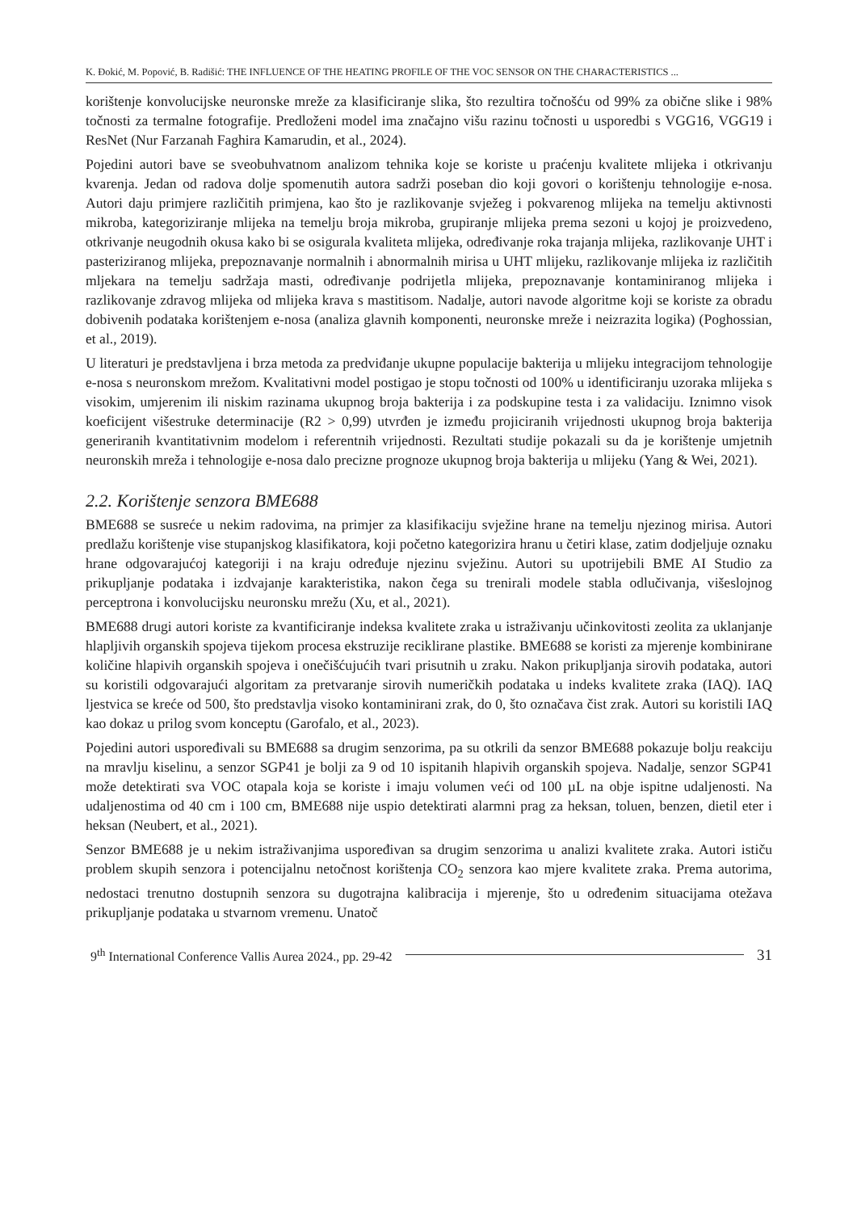K. Đokić, M. Popović, B. Radišić: THE INFLUENCE OF THE HEATING PROFILE OF THE VOC SENSOR ON THE CHARACTERISTICS ...
korištenje konvolucijske neuronske mreže za klasificiranje slika, što rezultira točnošću od 99% za obične slike i 98% točnosti za termalne fotografije. Predloženi model ima značajno višu razinu točnosti u usporedbi s VGG16, VGG19 i ResNet (Nur Farzanah Faghira Kamarudin, et al., 2024).
Pojedini autori bave se sveobuhvatnom analizom tehnika koje se koriste u praćenju kvalitete mlijeka i otkrivanju kvarenja. Jedan od radova dolje spomenutih autora sadrži poseban dio koji govori o korištenju tehnologije e-nosa. Autori daju primjere različitih primjena, kao što je razlikovanje svježeg i pokvarenog mlijeka na temelju aktivnosti mikroba, kategoriziranje mlijeka na temelju broja mikroba, grupiranje mlijeka prema sezoni u kojoj je proizvedeno, otkrivanje neugodnih okusa kako bi se osigurala kvaliteta mlijeka, određivanje roka trajanja mlijeka, razlikovanje UHT i pasteriziranog mlijeka, prepoznavanje normalnih i abnormalnih mirisa u UHT mlijeku, razlikovanje mlijeka iz različitih mljekara na temelju sadržaja masti, određivanje podrijetla mlijeka, prepoznavanje kontaminiranog mlijeka i razlikovanje zdravog mlijeka od mlijeka krava s mastitisom. Nadalje, autori navode algoritme koji se koriste za obradu dobivenih podataka korištenjem e-nosa (analiza glavnih komponenti, neuronske mreže i neizrazita logika) (Poghossian, et al., 2019).
U literaturi je predstavljena i brza metoda za predviđanje ukupne populacije bakterija u mlijeku integracijom tehnologije e-nosa s neuronskom mrežom. Kvalitativni model postigao je stopu točnosti od 100% u identificiranju uzoraka mlijeka s visokim, umjerenim ili niskim razinama ukupnog broja bakterija i za podskupine testa i za validaciju. Iznimno visok koeficijent višestruke determinacije (R2 > 0,99) utvrđen je između projiciranih vrijednosti ukupnog broja bakterija generiranih kvantitativnim modelom i referentnih vrijednosti. Rezultati studije pokazali su da je korištenje umjetnih neuronskih mreža i tehnologije e-nosa dalo precizne prognoze ukupnog broja bakterija u mlijeku (Yang & Wei, 2021).
2.2. Korištenje senzora BME688
BME688 se susreće u nekim radovima, na primjer za klasifikaciju svježine hrane na temelju njezinog mirisa. Autori predlažu korištenje vise stupanjskog klasifikatora, koji početno kategorizira hranu u četiri klase, zatim dodjeljuje oznaku hrane odgovarajućoj kategoriji i na kraju određuje njezinu svježinu. Autori su upotrijebili BME AI Studio za prikupljanje podataka i izdvajanje karakteristika, nakon čega su trenirali modele stabla odlučivanja, višeslojnog perceptrona i konvolucijsku neuronsku mrežu (Xu, et al., 2021).
BME688 drugi autori koriste za kvantificiranje indeksa kvalitete zraka u istraživanju učinkovitosti zeolita za uklanjanje hlapljivih organskih spojeva tijekom procesa ekstruzije reciklirane plastike. BME688 se koristi za mjerenje kombinirane količine hlapivih organskih spojeva i onečišćujućih tvari prisutnih u zraku. Nakon prikupljanja sirovih podataka, autori su koristili odgovarajući algoritam za pretvaranje sirovih numeričkih podataka u indeks kvalitete zraka (IAQ). IAQ ljestvica se kreće od 500, što predstavlja visoko kontaminirani zrak, do 0, što označava čist zrak. Autori su koristili IAQ kao dokaz u prilog svom konceptu (Garofalo, et al., 2023).
Pojedini autori uspoređivali su BME688 sa drugim senzorima, pa su otkrili da senzor BME688 pokazuje bolju reakciju na mravlju kiselinu, a senzor SGP41 je bolji za 9 od 10 ispitanih hlapivih organskih spojeva. Nadalje, senzor SGP41 može detektirati sva VOC otapala koja se koriste i imaju volumen veći od 100 µL na obje ispitne udaljenosti. Na udaljenostima od 40 cm i 100 cm, BME688 nije uspio detektirati alarmni prag za heksan, toluen, benzen, dietil eter i heksan (Neubert, et al., 2021).
Senzor BME688 je u nekim istraživanjima uspoređivan sa drugim senzorima u analizi kvalitete zraka. Autori ističu problem skupih senzora i potencijalnu netočnost korištenja CO<sub>2</sub> senzora kao mjere kvalitete zraka. Prema autorima, nedostaci trenutno dostupnih senzora su dugotrajna kalibracija i mjerenje, što u određenim situacijama otežava prikupljanje podataka u stvarnom vremenu. Unatoč
9<sup>th</sup> International Conference Vallis Aurea 2024., pp. 29-42 31